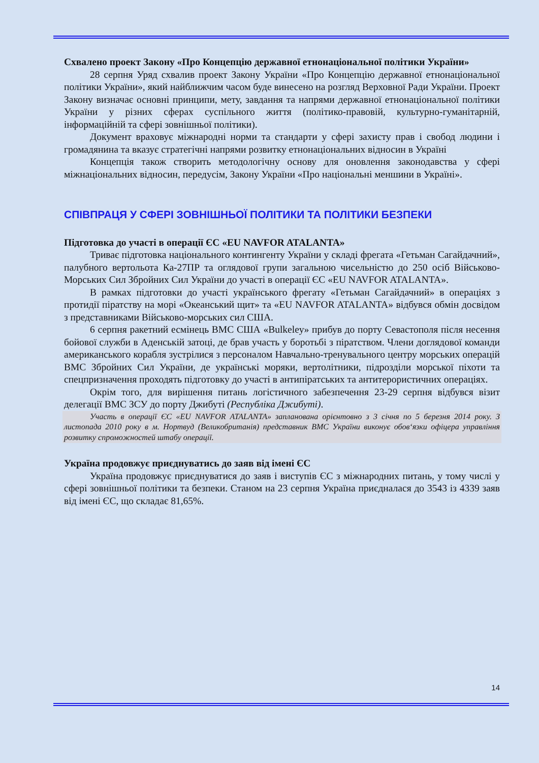Схвалено проект Закону «Про Концепцію державної етнонаціональної політики України»
28 серпня Уряд схвалив проект Закону України «Про Концепцію державної етнонаціональної політики України», який найближчим часом буде винесено на розгляд Верховної Ради України. Проект Закону визначає основні принципи, мету, завдання та напрями державної етнонаціональної політики України у різних сферах суспільного життя (політико-правовій, культурно-гуманітарній, інформаційній та сфері зовнішньої політики).
Документ враховує міжнародні норми та стандарти у сфері захисту прав і свобод людини і громадянина та вказує стратегічні напрями розвитку етнонаціональних відносин в Україні
Концепція також створить методологічну основу для оновлення законодавства у сфері міжнаціональних відносин, передусім, Закону України «Про національні меншини в Україні».
СПІВПРАЦЯ У СФЕРІ ЗОВНІШНЬОЇ ПОЛІТИКИ ТА ПОЛІТИКИ БЕЗПЕКИ
Підготовка до участі в операції ЄС «EU NAVFOR ATALANTA»
Триває підготовка національного контингенту України у складі фрегата «Гетьман Сагайдачний», палубного вертольота Ка-27ПР та оглядової групи загальною чисельністю до 250 осіб Військово-Морських Сил Збройних Сил України до участі в операції ЄС «EU NAVFOR ATALANTA».
В рамках підготовки до участі українського фрегату «Гетьман Сагайдачний» в операціях з протидії піратству на морі «Океанський щит» та «EU NAVFOR ATALANTA» відбувся обмін досвідом з представниками Військово-морських сил США.
6 серпня ракетний есмінець ВМС США «Bulkeley» прибув до порту Севастополя після несення бойової служби в Аденській затоці, де брав участь у боротьбі з піратством. Члени доглядової команди американського корабля зустрілися з персоналом Навчально-тренувального центру морських операцій ВМС Збройних Сил України, де українські моряки, вертолітники, підрозділи морської піхоти та спецпризначення проходять підготовку до участі в антипіратських та антитерористичних операціях.
Окрім того, для вирішення питань логістичного забезпечення 23-29 серпня відбувся візит делегації ВМС ЗСУ до порту Джибуті (Республіка Джибуті).
Участь в операції ЄС «EU NAVFOR ATALANTA» запланована орієнтовно з 3 січня по 5 березня 2014 року. З листопада 2010 року в м. Нортвуд (Великобританія) представник ВМС України виконує обов‘язки офіцера управління розвитку спроможностей штабу операції.
Україна продовжує приєднуватись до заяв від імені ЄС
Україна продовжує приєднуватися до заяв і виступів ЄС з міжнародних питань, у тому числі у сфері зовнішньої політики та безпеки. Станом на 23 серпня Україна приєдналася до 3543 із 4339 заяв від імені ЄС, що складає 81,65%.
14